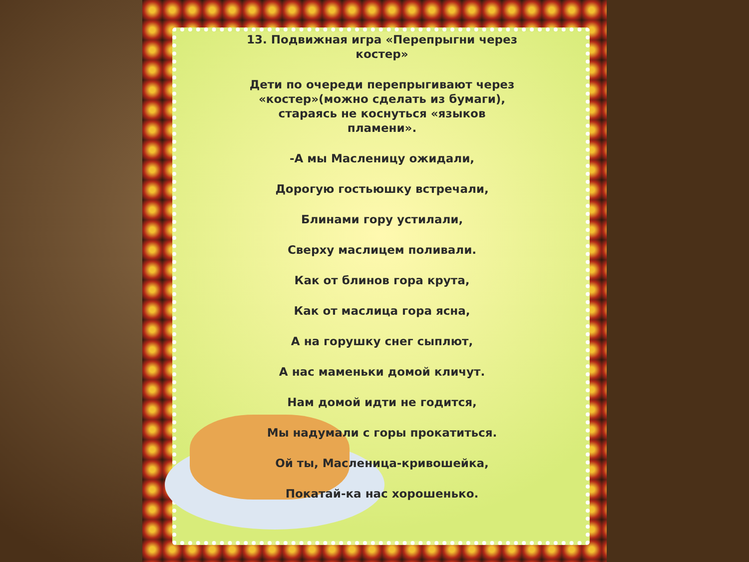13. Подвижная игра «Перепрыгни через
костер»
Дети по очереди перепрыгивают через
«костер»(можно сделать из бумаги),
стараясь не коснуться «языков
пламени».
-А мы Масленицу ожидали,
Дорогую гостьюшку встречали,
Блинами гору устилали,
Сверху маслицем поливали.
Как от блинов гора крута,
Как от маслица гора ясна,
А на горушку снег сыплют,
А нас маменьки домой кличут.
Нам домой идти не годится,
Мы надумали с горы прокатиться.
Ой ты, Масленица-кривошейка,
Покатай-ка нас хорошенько.